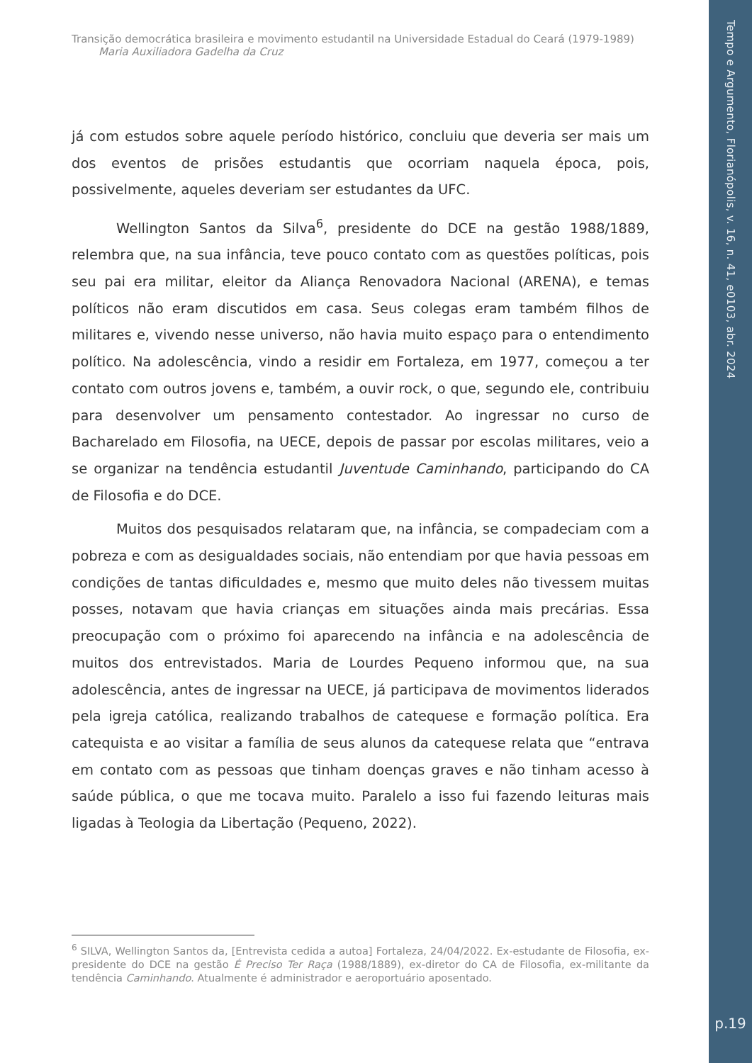Tempo e Argumento, Florianópolis, v. 16, n. 41, e0103, abr. 2024
p.19
Transição democrática brasileira e movimento estudantil na Universidade Estadual do Ceará (1979-1989)
Maria Auxiliadora Gadelha da Cruz
já com estudos sobre aquele período histórico, concluiu que deveria ser mais um dos eventos de prisões estudantis que ocorriam naquela época, pois, possivelmente, aqueles deveriam ser estudantes da UFC.
Wellington Santos da Silva<sup>6</sup>, presidente do DCE na gestão 1988/1889, relembra que, na sua infância, teve pouco contato com as questões políticas, pois seu pai era militar, eleitor da Aliança Renovadora Nacional (ARENA), e temas políticos não eram discutidos em casa. Seus colegas eram também filhos de militares e, vivendo nesse universo, não havia muito espaço para o entendimento político. Na adolescência, vindo a residir em Fortaleza, em 1977, começou a ter contato com outros jovens e, também, a ouvir rock, o que, segundo ele, contribuiu para desenvolver um pensamento contestador. Ao ingressar no curso de Bacharelado em Filosofia, na UECE, depois de passar por escolas militares, veio a se organizar na tendência estudantil Juventude Caminhando, participando do CA de Filosofia e do DCE.
Muitos dos pesquisados relataram que, na infância, se compadeciam com a pobreza e com as desigualdades sociais, não entendiam por que havia pessoas em condições de tantas dificuldades e, mesmo que muito deles não tivessem muitas posses, notavam que havia crianças em situações ainda mais precárias. Essa preocupação com o próximo foi aparecendo na infância e na adolescência de muitos dos entrevistados. Maria de Lourdes Pequeno informou que, na sua adolescência, antes de ingressar na UECE, já participava de movimentos liderados pela igreja católica, realizando trabalhos de catequese e formação política. Era catequista e ao visitar a família de seus alunos da catequese relata que “entrava em contato com as pessoas que tinham doenças graves e não tinham acesso à saúde pública, o que me tocava muito. Paralelo a isso fui fazendo leituras mais ligadas à Teologia da Libertação (Pequeno, 2022).
<sup>6</sup> SILVA, Wellington Santos da, [Entrevista cedida a autoa] Fortaleza, 24/04/2022. Ex-estudante de Filosofia, ex-presidente do DCE na gestão É Preciso Ter Raça (1988/1889), ex-diretor do CA de Filosofia, ex-militante da tendência Caminhando. Atualmente é administrador e aeroportuário aposentado.